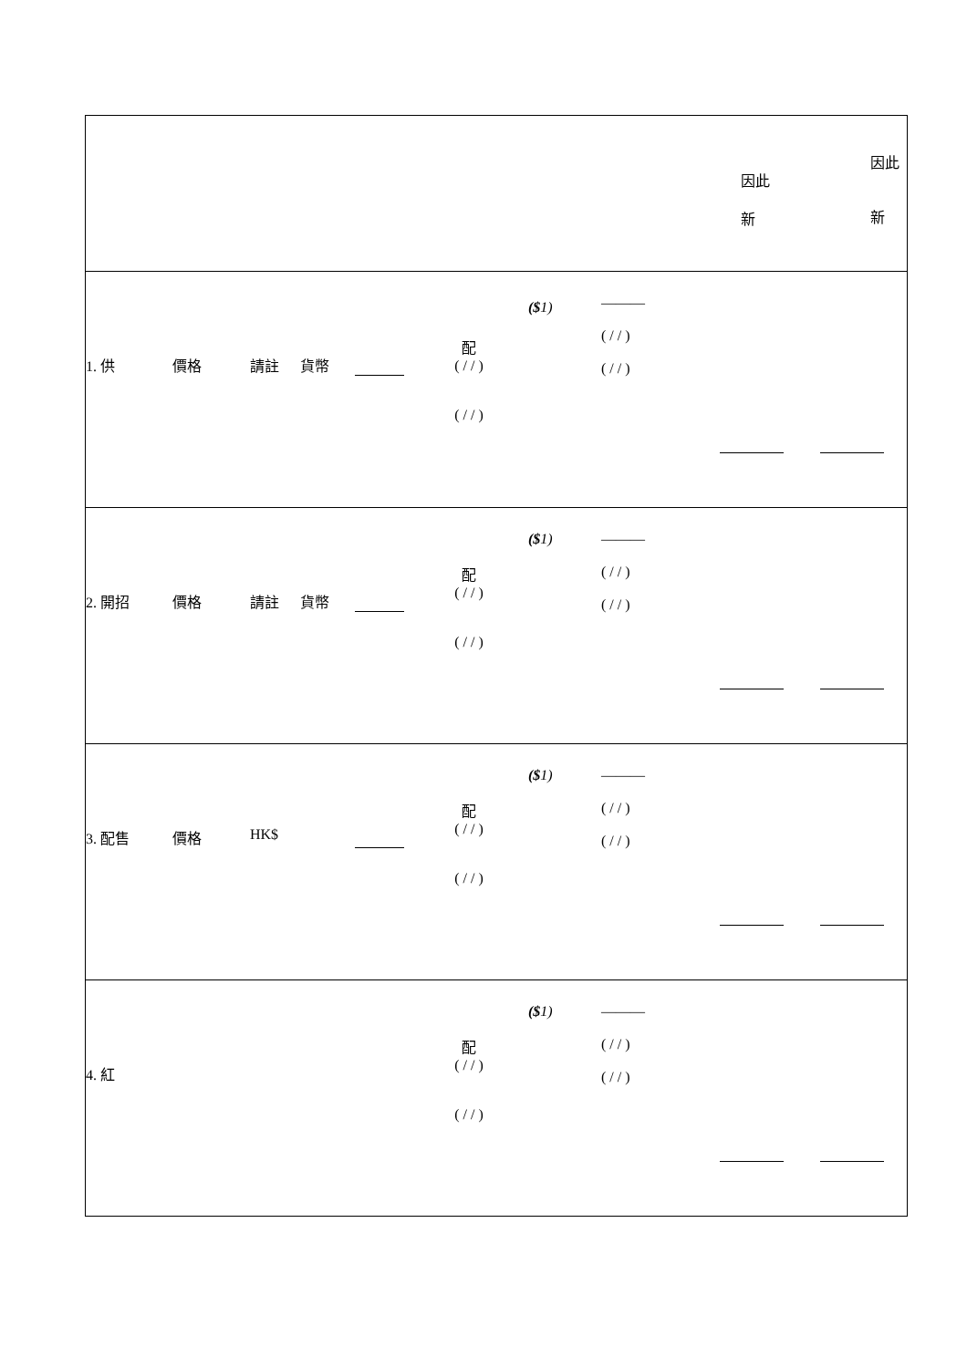| 因此 新 因此 新 |
| 1. 供 價格 請註 貨幣 配 ( / / ) ( / / ) ($ 1) ——— ( / / ) ( / / ) |
| 2. 開招 價格 請註 貨幣 配 ( / / ) ( / / ) ($ 1) ——— ( / / ) ( / / ) |
| 3. 配售 價格 HK$ 配 ( / / ) ( / / ) ($ 1) ——— ( / / ) ( / / ) |
| 4. 紅 配 ( / / ) ( / / ) ($ 1) ——— ( / / ) ( / / ) |